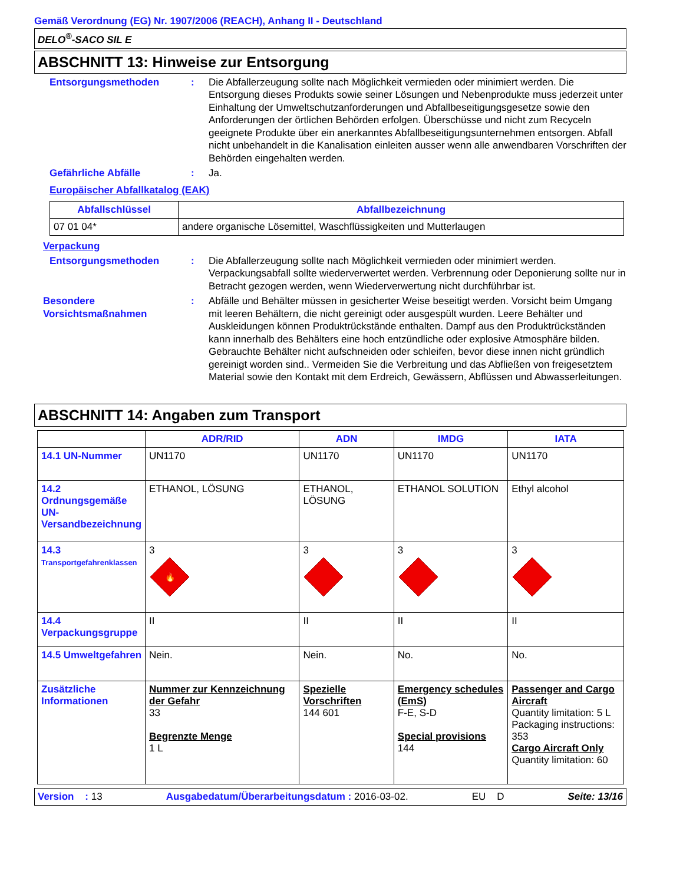Gemäß Verordnung (EG) Nr. 1907/2006 (REACH), Anhang II - Deutschland
DELO<sup>®</sup>-SACO SIL E
ABSCHNITT 13: Hinweise zur Entsorgung
Entsorgungsmethoden : Die Abfallerzeugung sollte nach Möglichkeit vermieden oder minimiert werden. Die Entsorgung dieses Produkts sowie seiner Lösungen und Nebenprodukte muss jederzeit unter Einhaltung der Umweltschutzanforderungen und Abfallbeseitigungsgesetze sowie den Anforderungen der örtlichen Behörden erfolgen. Überschüsse und nicht zum Recyceln geeignete Produkte über ein anerkanntes Abfallbeseitigungsunternehmen entsorgen. Abfall nicht unbehandelt in die Kanalisation einleiten ausser wenn alle anwendbaren Vorschriften der Behörden eingehalten werden.
Gefährliche Abfälle : Ja.
Europäischer Abfallkatalog (EAK)
| Abfallschlüssel | Abfallbezeichnung |
| --- | --- |
| 07 01 04* | andere organische Lösemittel, Waschflüssigkeiten und Mutterlaugen |
Verpackung
Entsorgungsmethoden : Die Abfallerzeugung sollte nach Möglichkeit vermieden oder minimiert werden. Verpackungsabfall sollte wiederverwertet werden. Verbrennung oder Deponierung sollte nur in Betracht gezogen werden, wenn Wiederverwertung nicht durchführbar ist.
Besondere Vorsichtsmaßnahmen
: Abfälle und Behälter müssen in gesicherter Weise beseitigt werden. Vorsicht beim Umgang mit leeren Behältern, die nicht gereinigt oder ausgespült wurden. Leere Behälter und Auskleidungen können Produktrückstände enthalten. Dampf aus den Produktrückständen kann innerhalb des Behälters eine hoch entzündliche oder explosive Atmosphäre bilden. Gebrauchte Behälter nicht aufschneiden oder schleifen, bevor diese innen nicht gründlich gereinigt worden sind.. Vermeiden Sie die Verbreitung und das Abfließen von freigesetztem Material sowie den Kontakt mit dem Erdreich, Gewässern, Abflüssen und Abwasserleitungen.
ABSCHNITT 14: Angaben zum Transport
| | ADR/RID | ADN | IMDG | IATA |
| --- | --- | --- | --- | --- |
| 14.1 UN-Nummer | UN1170 | UN1170 | UN1170 | UN1170 |
| 14.2 Ordnungsgemäße UN-Versandbezeichnung | ETHANOL, LÖSUNG | ETHANOL, LÖSUNG | ETHANOL SOLUTION | Ethyl alcohol |
| 14.3 Transportgefahrenklassen | 3 🔥 | 3 | 3 | 3 |
| 14.4 Verpackungsgruppe | II | II | II | II |
| 14.5 Umweltgefahren | Nein. | Nein. | No. | No. |
| Zusätzliche Informationen | Nummer zur Kennzeichnung der Gefahr 33 Begrenzte Menge 1 L | Spezielle Vorschriften 144 601 | Emergency schedules (EmS) F-E, S-D Special provisions 144 | Passenger and Cargo Aircraft Quantity limitation: 5 L Packaging instructions: 353 Cargo Aircraft Only Quantity limitation: 60 |
Version : 13 Ausgabedatum/Überarbeitungsdatum : 2016-03-02. EU D Seite: 13/16